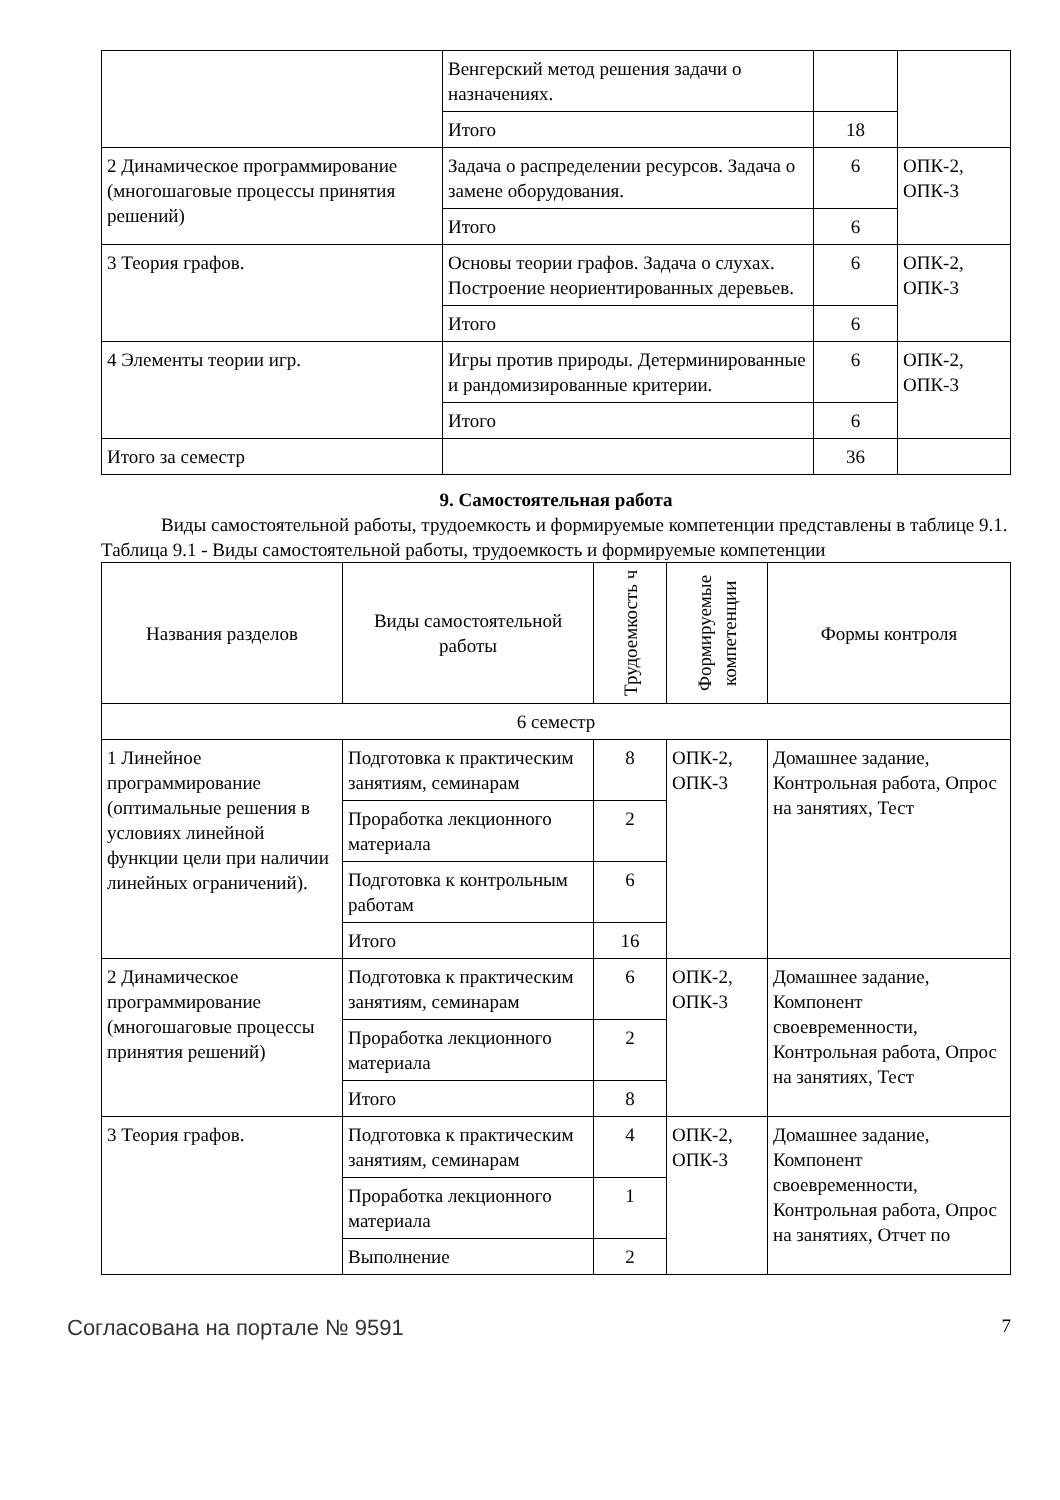| | Венгерский метод решения задачи о назначениях. | | |
| | Итого | 18 | |
| 2 Динамическое программирование (многошаговые процессы принятия решений) | Задача о распределении ресурсов. Задача о замене оборудования. | 6 | ОПК-2, ОПК-3 |
| | Итого | 6 | |
| 3 Теория графов. | Основы теории графов. Задача о слухах. Построение неориентированных деревьев. | 6 | ОПК-2, ОПК-3 |
| | Итого | 6 | |
| 4 Элементы теории игр. | Игры против природы. Детерминированные и рандомизированные критерии. | 6 | ОПК-2, ОПК-3 |
| | Итого | 6 | |
| Итого за семестр | | 36 | |
9. Самостоятельная работа
Виды самостоятельной работы, трудоемкость и формируемые компетенции представлены в таблице 9.1.
Таблица 9.1 - Виды самостоятельной работы, трудоемкость и формируемые компетенции
| Названия разделов | Виды самостоятельной работы | Трудоемкость ч | Формируемые компетенции | Формы контроля |
| --- | --- | --- | --- | --- |
| 6 семестр | | | | |
| 1 Линейное программирование (оптимальные решения в условиях линейной функции цели при наличии линейных ограничений). | Подготовка к практическим занятиям, семинарам | 8 | ОПК-2, ОПК-3 | Домашнее задание, Контрольная работа, Опрос на занятиях, Тест |
| | Проработка лекционного материала | 2 | | |
| | Подготовка к контрольным работам | 6 | | |
| | Итого | 16 | | |
| 2 Динамическое программирование (многошаговые процессы принятия решений) | Подготовка к практическим занятиям, семинарам | 6 | ОПК-2, ОПК-3 | Домашнее задание, Компонент своевременности, Контрольная работа, Опрос на занятиях, Тест |
| | Проработка лекционного материала | 2 | | |
| | Итого | 8 | | |
| 3 Теория графов. | Подготовка к практическим занятиям, семинарам | 4 | ОПК-2, ОПК-3 | Домашнее задание, Компонент своевременности, Контрольная работа, Опрос на занятиях, Отчет по |
| | Проработка лекционного материала | 1 | | |
| | Выполнение | 2 | | |
Согласована на портале № 9591 7